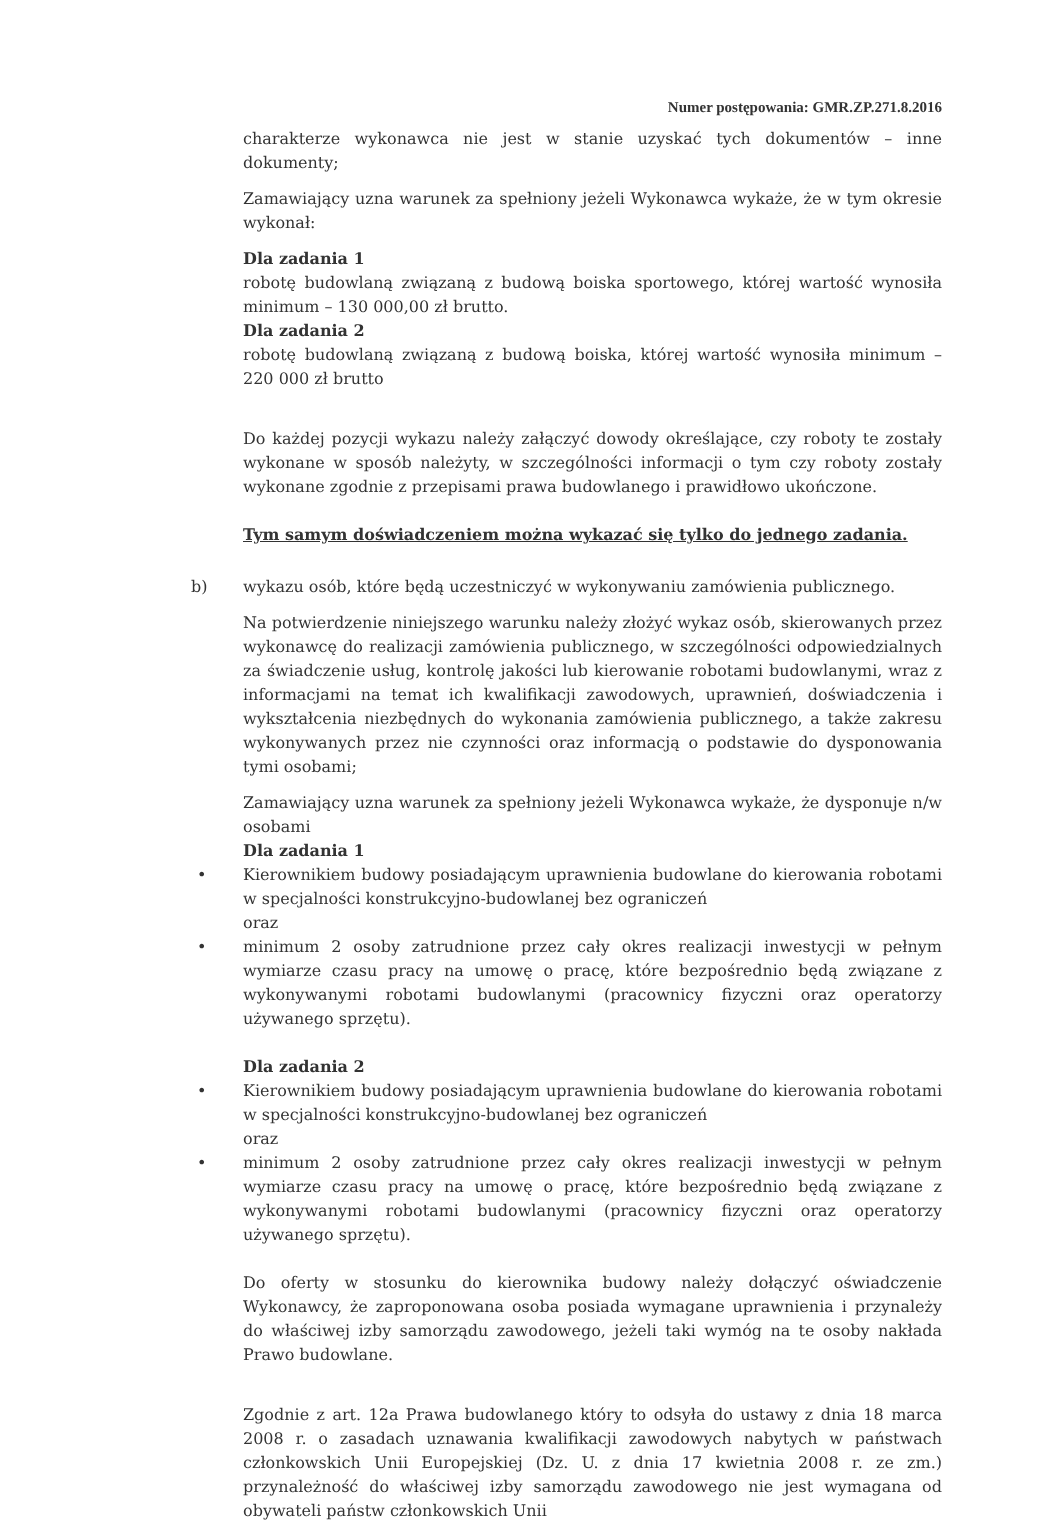Numer postępowania: GMR.ZP.271.8.2016
charakterze wykonawca nie jest w stanie uzyskać tych dokumentów – inne dokumenty;
Zamawiający uzna warunek za spełniony jeżeli Wykonawca wykaże, że w tym okresie wykonał:
Dla zadania 1
robotę budowlaną związaną z budową boiska sportowego, której wartość wynosiła minimum – 130 000,00 zł brutto.
Dla zadania 2
robotę budowlaną związaną z budową boiska, której wartość wynosiła minimum – 220 000 zł brutto
Do każdej pozycji wykazu należy załączyć dowody określające, czy roboty te zostały wykonane w sposób należyty, w szczególności informacji o tym czy roboty zostały wykonane zgodnie z przepisami prawa budowlanego i prawidłowo ukończone.
Tym samym doświadczeniem można wykazać się tylko do jednego zadania.
b) wykazu osób, które będą uczestniczyć w wykonywaniu zamówienia publicznego.
Na potwierdzenie niniejszego warunku należy złożyć wykaz osób, skierowanych przez wykonawcę do realizacji zamówienia publicznego, w szczególności odpowiedzialnych za świadczenie usług, kontrolę jakości lub kierowanie robotami budowlanymi, wraz z informacjami na temat ich kwalifikacji zawodowych, uprawnień, doświadczenia i wykształcenia niezbędnych do wykonania zamówienia publicznego, a także zakresu wykonywanych przez nie czynności oraz informacją o podstawie do dysponowania tymi osobami;
Zamawiający uzna warunek za spełniony jeżeli Wykonawca wykaże, że dysponuje n/w osobami
Dla zadania 1
• Kierownikiem budowy posiadającym uprawnienia budowlane do kierowania robotami w specjalności konstrukcyjno-budowlanej bez ograniczeń
oraz
• minimum 2 osoby zatrudnione przez cały okres realizacji inwestycji w pełnym wymiarze czasu pracy na umowę o pracę, które bezpośrednio będą związane z wykonywanymi robotami budowlanymi (pracownicy fizyczni oraz operatorzy używanego sprzętu).
Dla zadania 2
• Kierownikiem budowy posiadającym uprawnienia budowlane do kierowania robotami w specjalności konstrukcyjno-budowlanej bez ograniczeń
oraz
• minimum 2 osoby zatrudnione przez cały okres realizacji inwestycji w pełnym wymiarze czasu pracy na umowę o pracę, które bezpośrednio będą związane z wykonywanymi robotami budowlanymi (pracownicy fizyczni oraz operatorzy używanego sprzętu).
Do oferty w stosunku do kierownika budowy należy dołączyć oświadczenie Wykonawcy, że zaproponowana osoba posiada wymagane uprawnienia i przynależy do właściwej izby samorządu zawodowego, jeżeli taki wymóg na te osoby nakłada Prawo budowlane.
Zgodnie z art. 12a Prawa budowlanego który to odsyła do ustawy z dnia 18 marca 2008 r. o zasadach uznawania kwalifikacji zawodowych nabytych w państwach członkowskich Unii Europejskiej (Dz. U. z dnia 17 kwietnia 2008 r. ze zm.) przynależność do właściwej izby samorządu zawodowego nie jest wymagana od obywateli państw członkowskich Unii